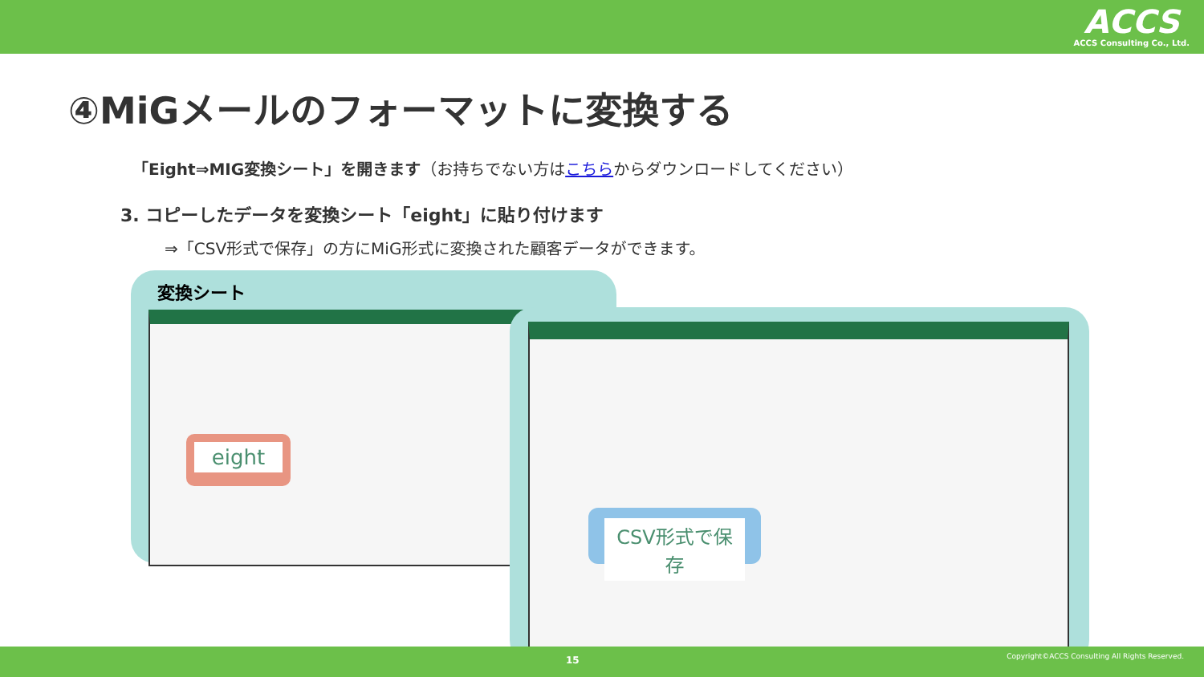ACCS
ACCS Consulting Co., Ltd.
④MiGメールのフォーマットに変換する
「Eight⇒MIG変換シート」を開きます（お持ちでない方はこちらからダウンロードしてください）
3. コピーしたデータを変換シート「eight」に貼り付けます
⇒「CSV形式で保存」の方にMiG形式に変換された顧客データができます。
変換シート
eight
CSV形式で保存
15 Copyright©ACCS Consulting All Rights Reserved.